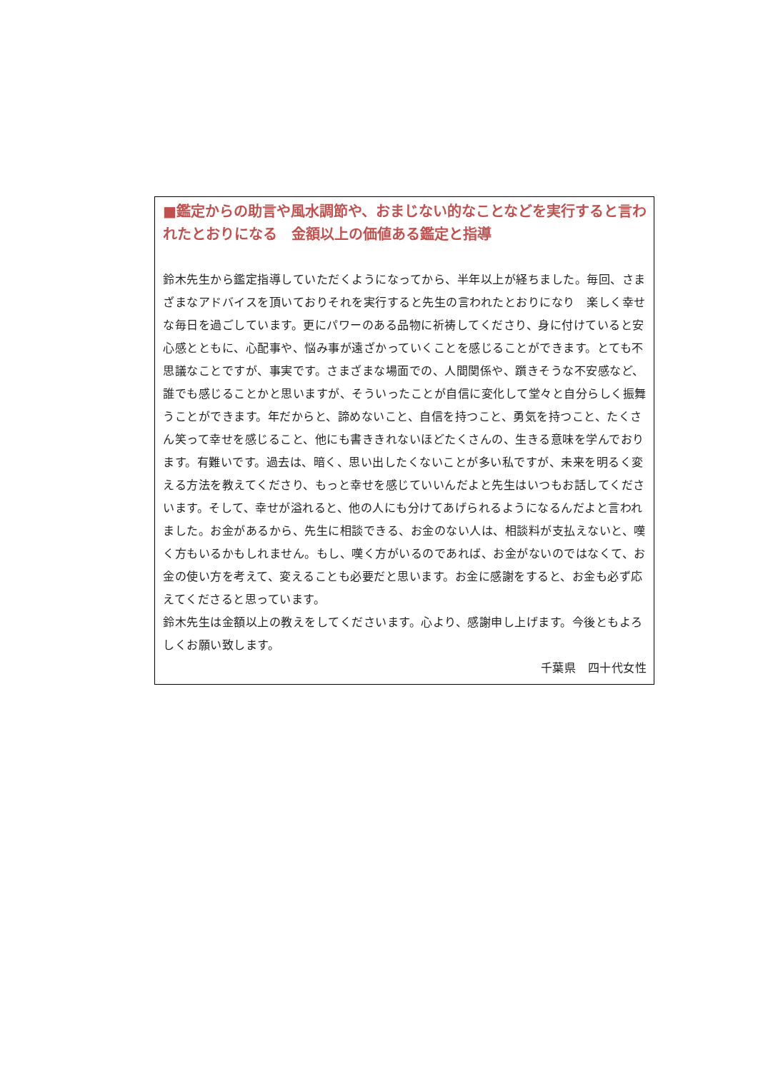■鑑定からの助言や風水調節や、おまじない的なことなどを実行すると言われたとおりになる　金額以上の価値ある鑑定と指導
鈴木先生から鑑定指導していただくようになってから、半年以上が経ちました。毎回、さまざまなアドバイスを頂いておりそれを実行すると先生の言われたとおりになり　楽しく幸せな毎日を過ごしています。更にパワーのある品物に祈祷してくださり、身に付けていると安心感とともに、心配事や、悩み事が遠ざかっていくことを感じることができます。とても不思議なことですが、事実です。さまざまな場面での、人間関係や、躓きそうな不安感など、誰でも感じることかと思いますが、そういったことが自信に変化して堂々と自分らしく振舞うことができます。年だからと、諦めないこと、自信を持つこと、勇気を持つこと、たくさん笑って幸せを感じること、他にも書ききれないほどたくさんの、生きる意味を学んでおります。有難いです。過去は、暗く、思い出したくないことが多い私ですが、未来を明るく変える方法を教えてくださり、もっと幸せを感じていいんだよと先生はいつもお話してくださいます。そして、幸せが溢れると、他の人にも分けてあげられるようになるんだよと言われました。お金があるから、先生に相談できる、お金のない人は、相談料が支払えないと、嘆く方もいるかもしれません。もし、嘆く方がいるのであれば、お金がないのではなくて、お金の使い方を考えて、変えることも必要だと思います。お金に感謝をすると、お金も必ず応えてくださると思っています。
鈴木先生は金額以上の教えをしてくださいます。心より、感謝申し上げます。今後ともよろしくお願い致します。
千葉県　四十代女性